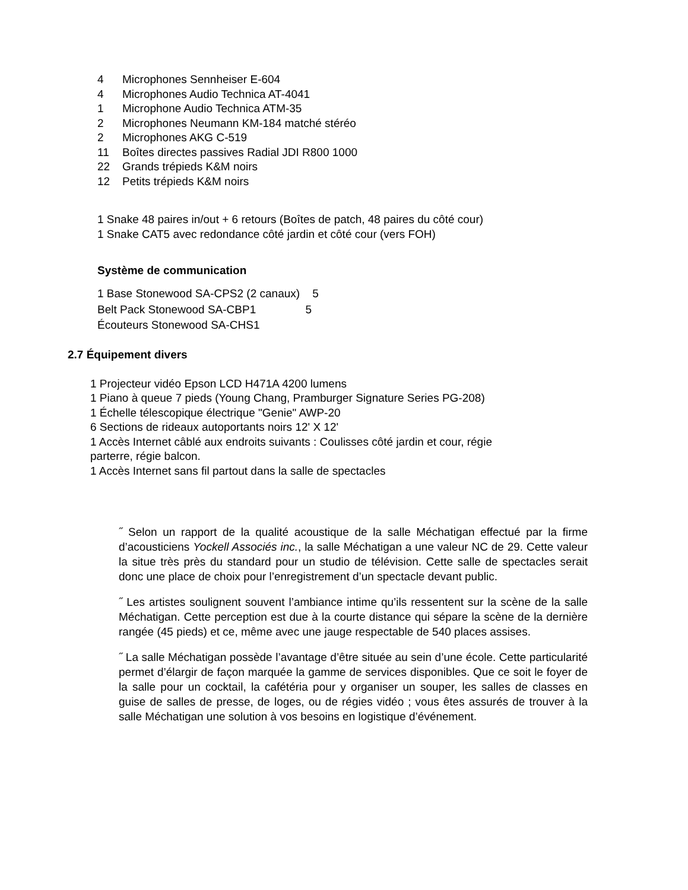4 Microphones Sennheiser E-604
4 Microphones Audio Technica AT-4041
1 Microphone Audio Technica ATM-35
2 Microphones Neumann KM-184 matché stéréo
2 Microphones AKG C-519
11 Boîtes directes passives Radial JDI R800 1000
22 Grands trépieds K&M noirs
12 Petits trépieds K&M noirs
1 Snake 48 paires in/out + 6 retours (Boîtes de patch, 48 paires du côté cour)
1 Snake CAT5 avec redondance côté jardin et côté cour (vers FOH)
Système de communication
1 Base Stonewood SA-CPS2 (2 canaux) 5
Belt Pack Stonewood SA-CBP1 5
Écouteurs Stonewood SA-CHS1
2.7 Équipement divers
1 Projecteur vidéo Epson LCD H471A 4200 lumens
1 Piano à queue 7 pieds (Young Chang, Pramburger Signature Series PG-208)
1 Échelle télescopique électrique "Genie" AWP-20
6 Sections de rideaux autoportants noirs 12' X 12'
1 Accès Internet câblé aux endroits suivants : Coulisses côté jardin et cour, régie
parterre, régie balcon.
1 Accès Internet sans fil partout dans la salle de spectacles
˝ Selon un rapport de la qualité acoustique de la salle Méchatigan effectué par la firme d’acousticiens Yockell Associés inc., la salle Méchatigan a une valeur NC de 29. Cette valeur la situe très près du standard pour un studio de télévision. Cette salle de spectacles serait donc une place de choix pour l’enregistrement d’un spectacle devant public.
˝ Les artistes soulignent souvent l’ambiance intime qu’ils ressentent sur la scène de la salle Méchatigan. Cette perception est due à la courte distance qui sépare la scène de la dernière rangée (45 pieds) et ce, même avec une jauge respectable de 540 places assises.
˝ La salle Méchatigan possède l’avantage d’être située au sein d’une école. Cette particularité permet d’élargir de façon marquée la gamme de services disponibles. Que ce soit le foyer de la salle pour un cocktail, la cafétéria pour y organiser un souper, les salles de classes en guise de salles de presse, de loges, ou de régies vidéo ; vous êtes assurés de trouver à la salle Méchatigan une solution à vos besoins en logistique d’événement.